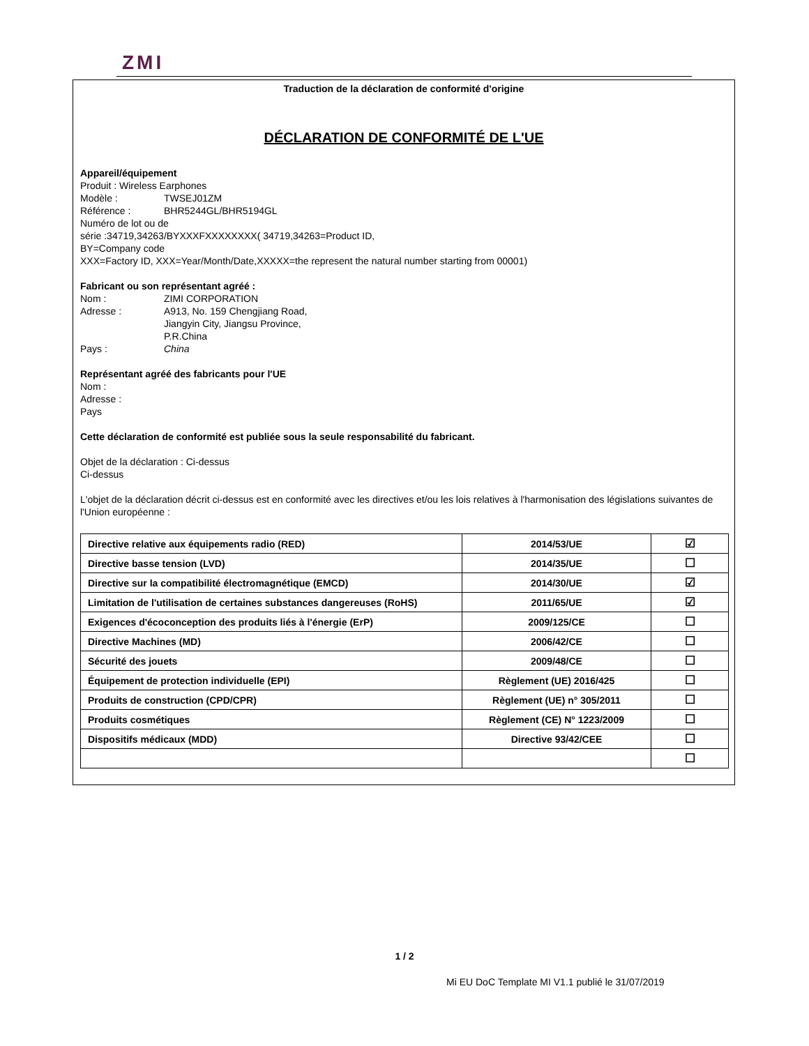ZMI
Traduction de la déclaration de conformité d'origine
DÉCLARATION DE CONFORMITÉ DE L'UE
Appareil/équipement
Produit : Wireless Earphones
Modèle : TWSEJ01ZM
Référence : BHR5244GL/BHR5194GL
Numéro de lot ou de
série :34719,34263/BYXXXFXXXXXXXX( 34719,34263=Product ID,
BY=Company code
XXX=Factory ID, XXX=Year/Month/Date,XXXXX=the represent the natural number starting from 00001)
Fabricant ou son représentant agréé :
Nom : ZIMI CORPORATION
Adresse : A913, No. 159 Chengjiang Road,
Jiangyin City, Jiangsu Province,
P.R.China
Pays : China
Représentant agréé des fabricants pour l'UE
Nom :
Adresse :
Pays
Cette déclaration de conformité est publiée sous la seule responsabilité du fabricant.
Objet de la déclaration : Ci-dessus
Ci-dessus
L'objet de la déclaration décrit ci-dessus est en conformité avec les directives et/ou les lois relatives à l'harmonisation des législations suivantes de l'Union européenne :
| Directive relative aux équipements radio (RED) | 2014/53/UE | ☑ |
| Directive basse tension (LVD) | 2014/35/UE | ☐ |
| Directive sur la compatibilité électromagnétique (EMCD) | 2014/30/UE | ☑ |
| Limitation de l'utilisation de certaines substances dangereuses (RoHS) | 2011/65/UE | ☑ |
| Exigences d'écoconception des produits liés à l'énergie (ErP) | 2009/125/CE | ☐ |
| Directive Machines (MD) | 2006/42/CE | ☐ |
| Sécurité des jouets | 2009/48/CE | ☐ |
| Équipement de protection individuelle (EPI) | Règlement (UE) 2016/425 | ☐ |
| Produits de construction (CPD/CPR) | Règlement (UE) n° 305/2011 | ☐ |
| Produits cosmétiques | Règlement (CE) N° 1223/2009 | ☐ |
| Dispositifs médicaux (MDD) | Directive 93/42/CEE | ☐ |
| | | ☐ |
1 / 2
Mi EU DoC Template MI V1.1 publié le 31/07/2019